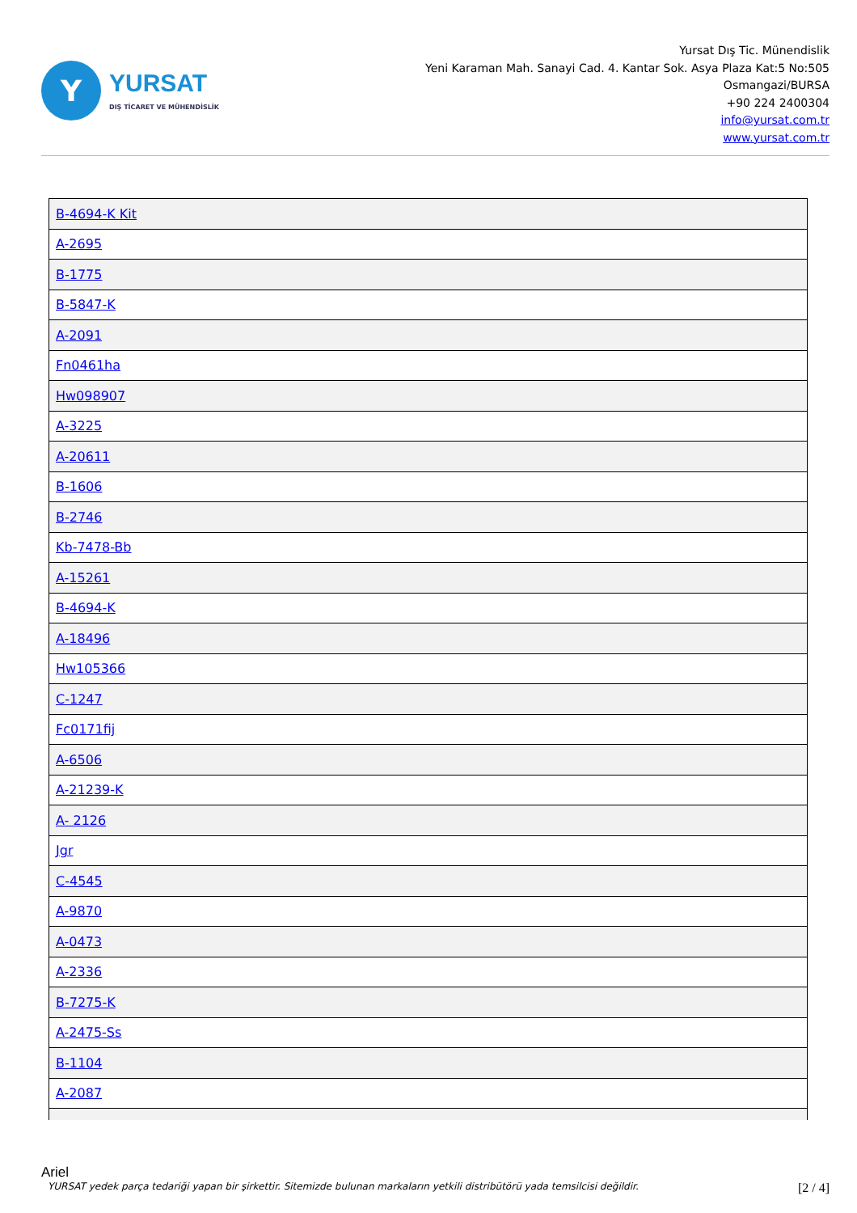Y
YURSAT
DIŞ TİCARET VE MÜHENDİSLİK
Yursat Dış Tic. Münendislik
Yeni Karaman Mah. Sanayi Cad. 4. Kantar Sok. Asya Plaza Kat:5 No:505
Osmangazi/BURSA
+90 224 2400304
info@yursat.com.tr
www.yursat.com.tr
| B-4694-K Kit |
| A-2695 |
| B-1775 |
| B-5847-K |
| A-2091 |
| Fn0461ha |
| Hw098907 |
| A-3225 |
| A-20611 |
| B-1606 |
| B-2746 |
| Kb-7478-Bb |
| A-15261 |
| B-4694-K |
| A-18496 |
| Hw105366 |
| C-1247 |
| Fc0171fij |
| A-6506 |
| A-21239-K |
| A- 2126 |
| Jgr |
| C-4545 |
| A-9870 |
| A-0473 |
| A-2336 |
| B-7275-K |
| A-2475-Ss |
| B-1104 |
| A-2087 |
Ariel
YURSAT yedek parça tedariği yapan bir şirkettir. Sitemizde bulunan markaların yetkili distribütörü yada temsilcisi değildir. [2 / 4]